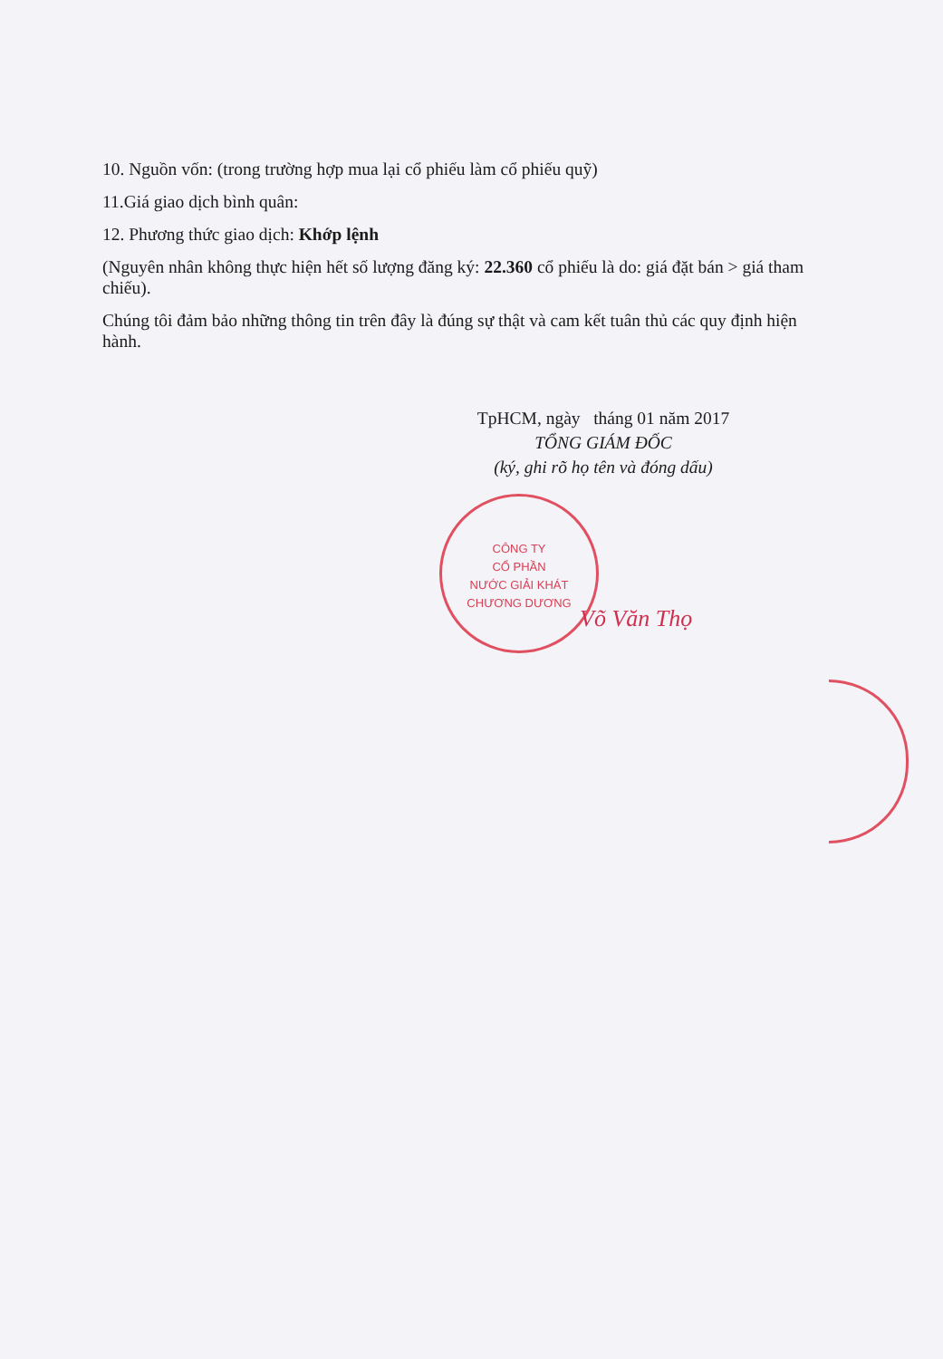10. Nguồn vốn: (trong trường hợp mua lại cổ phiếu làm cổ phiếu quỹ)
11.Giá giao dịch bình quân:
12. Phương thức giao dịch: Khớp lệnh
(Nguyên nhân không thực hiện hết số lượng đăng ký: 22.360 cổ phiếu là do: giá đặt bán > giá tham chiếu).
Chúng tôi đảm bảo những thông tin trên đây là đúng sự thật và cam kết tuân thủ các quy định hiện hành.
TpHCM, ngày tháng 01 năm 2017
TỔNG GIÁM ĐỐC
(ký, ghi rõ họ tên và đóng dấu)
CÔNG TY
CỔ PHẦN
NƯỚC GIẢI KHÁT
CHƯƠNG DƯƠNG
Võ Văn Thọ